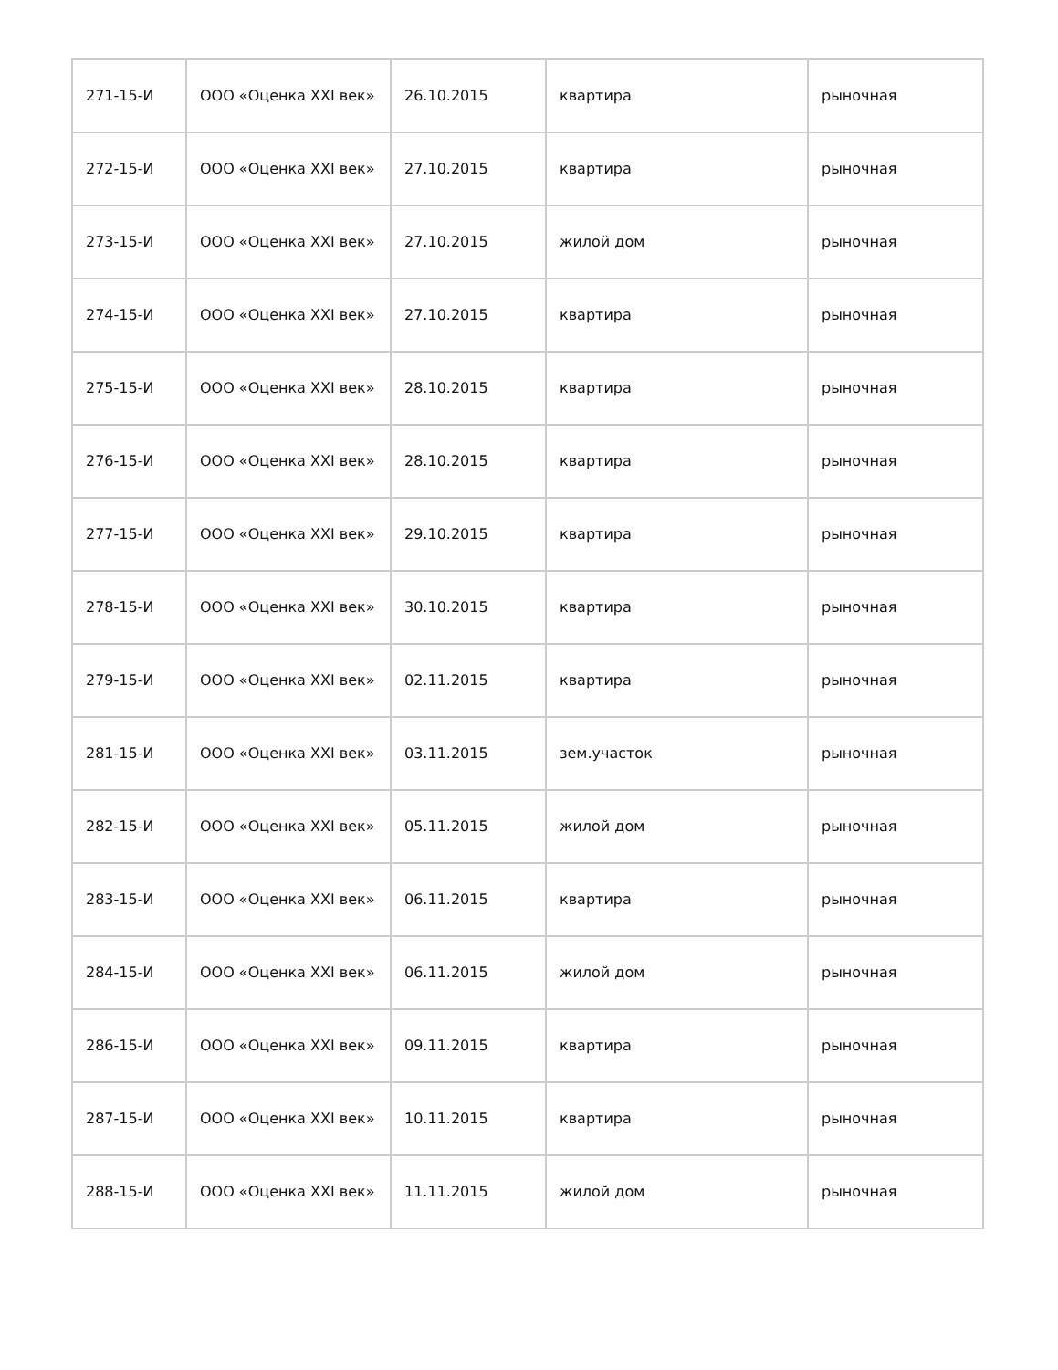| 271-15-И | ООО «Оценка XXI век» | 26.10.2015 | квартира | рыночная |
| 272-15-И | ООО «Оценка XXI век» | 27.10.2015 | квартира | рыночная |
| 273-15-И | ООО «Оценка XXI век» | 27.10.2015 | жилой дом | рыночная |
| 274-15-И | ООО «Оценка XXI век» | 27.10.2015 | квартира | рыночная |
| 275-15-И | ООО «Оценка XXI век» | 28.10.2015 | квартира | рыночная |
| 276-15-И | ООО «Оценка XXI век» | 28.10.2015 | квартира | рыночная |
| 277-15-И | ООО «Оценка XXI век» | 29.10.2015 | квартира | рыночная |
| 278-15-И | ООО «Оценка XXI век» | 30.10.2015 | квартира | рыночная |
| 279-15-И | ООО «Оценка XXI век» | 02.11.2015 | квартира | рыночная |
| 281-15-И | ООО «Оценка XXI век» | 03.11.2015 | зем.участок | рыночная |
| 282-15-И | ООО «Оценка XXI век» | 05.11.2015 | жилой дом | рыночная |
| 283-15-И | ООО «Оценка XXI век» | 06.11.2015 | квартира | рыночная |
| 284-15-И | ООО «Оценка XXI век» | 06.11.2015 | жилой дом | рыночная |
| 286-15-И | ООО «Оценка XXI век» | 09.11.2015 | квартира | рыночная |
| 287-15-И | ООО «Оценка XXI век» | 10.11.2015 | квартира | рыночная |
| 288-15-И | ООО «Оценка XXI век» | 11.11.2015 | жилой дом | рыночная |